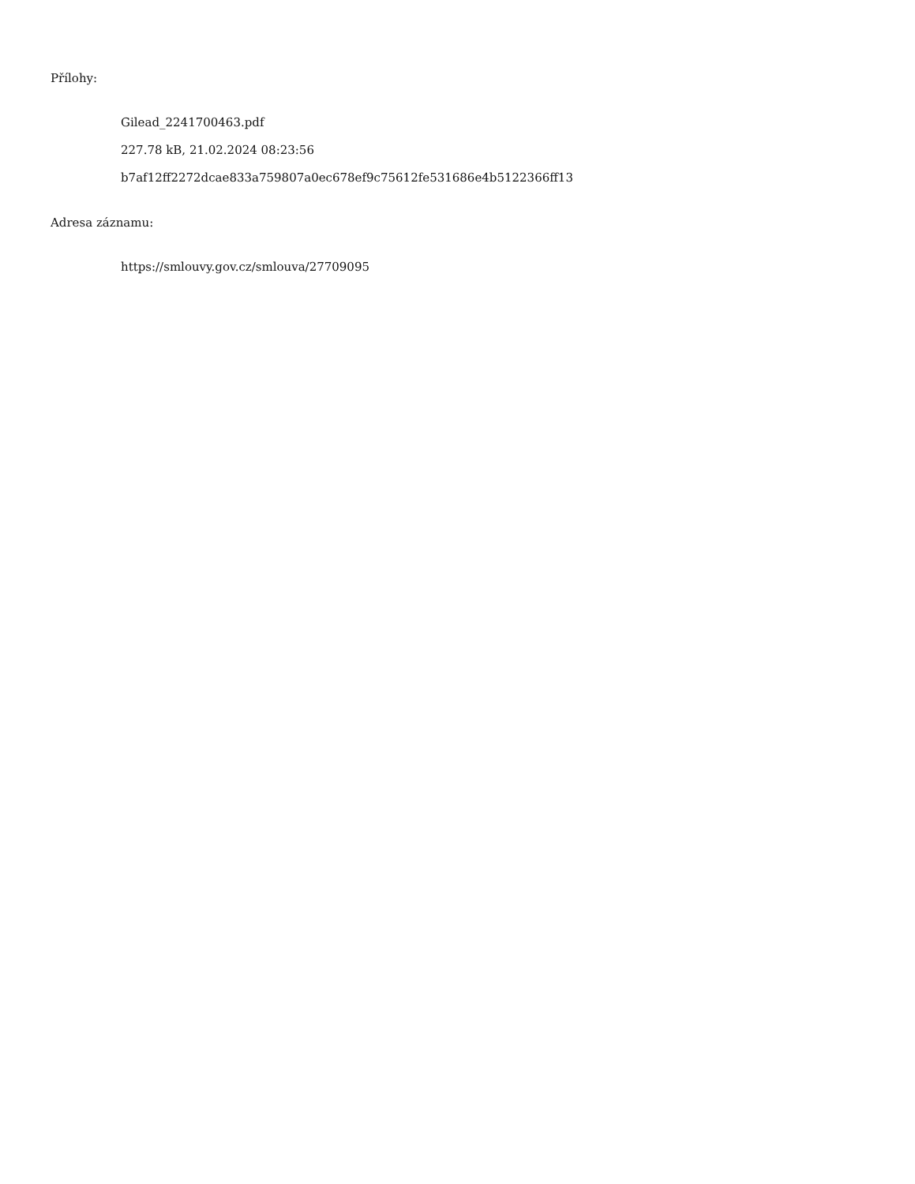Přílohy:
Gilead_2241700463.pdf
227.78 kB, 21.02.2024 08:23:56
b7af12ff2272dcae833a759807a0ec678ef9c75612fe531686e4b5122366ff13
Adresa záznamu:
https://smlouvy.gov.cz/smlouva/27709095